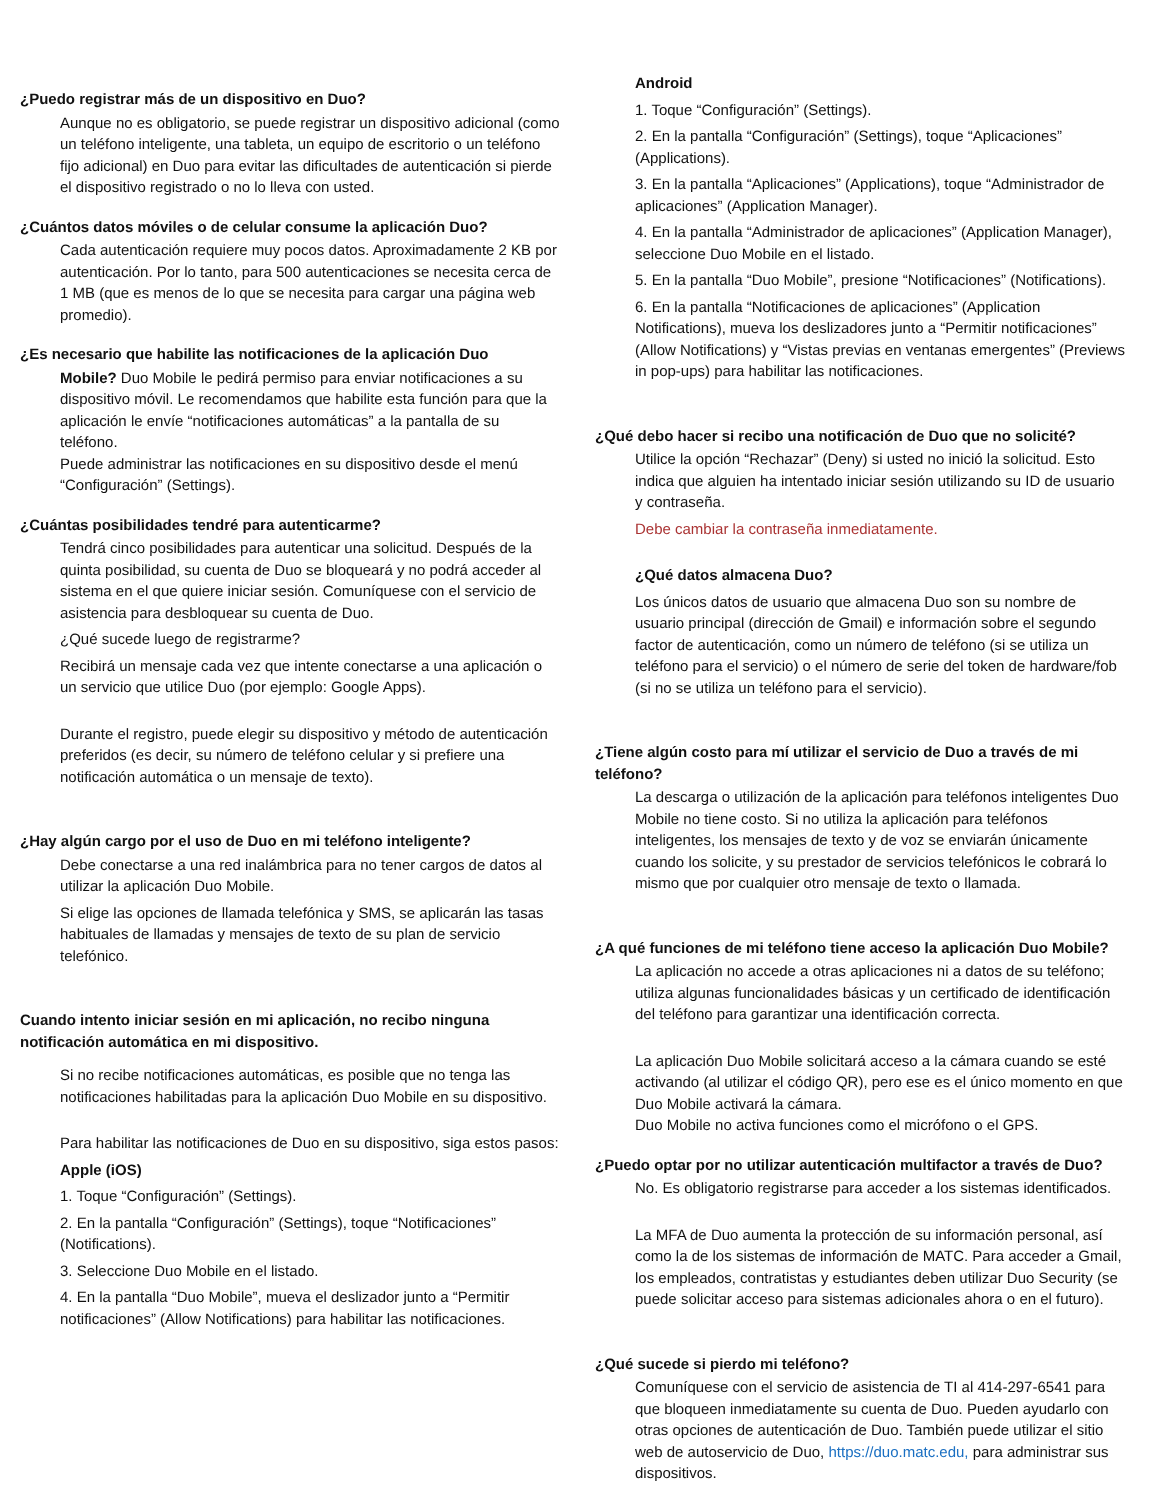¿Puedo registrar más de un dispositivo en Duo?
Aunque no es obligatorio, se puede registrar un dispositivo adicional (como un teléfono inteligente, una tableta, un equipo de escritorio o un teléfono fijo adicional) en Duo para evitar las dificultades de autenticación si pierde el dispositivo registrado o no lo lleva con usted.
¿Cuántos datos móviles o de celular consume la aplicación Duo?
Cada autenticación requiere muy pocos datos. Aproximadamente 2 KB por autenticación. Por lo tanto, para 500 autenticaciones se necesita cerca de 1 MB (que es menos de lo que se necesita para cargar una página web promedio).
¿Es necesario que habilite las notificaciones de la aplicación Duo
Mobile? Duo Mobile le pedirá permiso para enviar notificaciones a su dispositivo móvil. Le recomendamos que habilite esta función para que la aplicación le envíe “notificaciones automáticas” a la pantalla de su teléfono.
Puede administrar las notificaciones en su dispositivo desde el menú “Configuración” (Settings).
¿Cuántas posibilidades tendré para autenticarme?
Tendrá cinco posibilidades para autenticar una solicitud. Después de la quinta posibilidad, su cuenta de Duo se bloqueará y no podrá acceder al sistema en el que quiere iniciar sesión. Comuníquese con el servicio de asistencia para desbloquear su cuenta de Duo.
¿Qué sucede luego de registrarme?
Recibirá un mensaje cada vez que intente conectarse a una aplicación o un servicio que utilice Duo (por ejemplo: Google Apps).
Durante el registro, puede elegir su dispositivo y método de autenticación preferidos (es decir, su número de teléfono celular y si prefiere una notificación automática o un mensaje de texto).
¿Hay algún cargo por el uso de Duo en mi teléfono inteligente?
Debe conectarse a una red inalámbrica para no tener cargos de datos al utilizar la aplicación Duo Mobile.
Si elige las opciones de llamada telefónica y SMS, se aplicarán las tasas habituales de llamadas y mensajes de texto de su plan de servicio telefónico.
Cuando intento iniciar sesión en mi aplicación, no recibo ninguna notificación automática en mi dispositivo.
Si no recibe notificaciones automáticas, es posible que no tenga las notificaciones habilitadas para la aplicación Duo Mobile en su dispositivo.
Para habilitar las notificaciones de Duo en su dispositivo, siga estos pasos:
Apple (iOS)
1. Toque “Configuración” (Settings).
2. En la pantalla “Configuración” (Settings), toque “Notificaciones” (Notifications).
3. Seleccione Duo Mobile en el listado.
4. En la pantalla “Duo Mobile”, mueva el deslizador junto a “Permitir notificaciones” (Allow Notifications) para habilitar las notificaciones.
Android
1. Toque “Configuración” (Settings).
2. En la pantalla “Configuración” (Settings), toque “Aplicaciones” (Applications).
3. En la pantalla “Aplicaciones” (Applications), toque “Administrador de aplicaciones” (Application Manager).
4. En la pantalla “Administrador de aplicaciones” (Application Manager), seleccione Duo Mobile en el listado.
5. En la pantalla “Duo Mobile”, presione “Notificaciones” (Notifications).
6. En la pantalla “Notificaciones de aplicaciones” (Application Notifications), mueva los deslizadores junto a “Permitir notificaciones” (Allow Notifications) y “Vistas previas en ventanas emergentes” (Previews in pop-ups) para habilitar las notificaciones.
¿Qué debo hacer si recibo una notificación de Duo que no solicité?
Utilice la opción “Rechazar” (Deny) si usted no inició la solicitud. Esto indica que alguien ha intentado iniciar sesión utilizando su ID de usuario y contraseña.
Debe cambiar la contraseña inmediatamente.
¿Qué datos almacena Duo?
Los únicos datos de usuario que almacena Duo son su nombre de usuario principal (dirección de Gmail) e información sobre el segundo factor de autenticación, como un número de teléfono (si se utiliza un teléfono para el servicio) o el número de serie del token de hardware/fob (si no se utiliza un teléfono para el servicio).
¿Tiene algún costo para mí utilizar el servicio de Duo a través de mi teléfono?
La descarga o utilización de la aplicación para teléfonos inteligentes Duo Mobile no tiene costo. Si no utiliza la aplicación para teléfonos inteligentes, los mensajes de texto y de voz se enviarán únicamente cuando los solicite, y su prestador de servicios telefónicos le cobrará lo mismo que por cualquier otro mensaje de texto o llamada.
¿A qué funciones de mi teléfono tiene acceso la aplicación Duo Mobile?
La aplicación no accede a otras aplicaciones ni a datos de su teléfono; utiliza algunas funcionalidades básicas y un certificado de identificación del teléfono para garantizar una identificación correcta.
La aplicación Duo Mobile solicitará acceso a la cámara cuando se esté activando (al utilizar el código QR), pero ese es el único momento en que Duo Mobile activará la cámara.
Duo Mobile no activa funciones como el micrófono o el GPS.
¿Puedo optar por no utilizar autenticación multifactor a través de Duo?
No. Es obligatorio registrarse para acceder a los sistemas identificados.
La MFA de Duo aumenta la protección de su información personal, así como la de los sistemas de información de MATC. Para acceder a Gmail, los empleados, contratistas y estudiantes deben utilizar Duo Security (se puede solicitar acceso para sistemas adicionales ahora o en el futuro).
¿Qué sucede si pierdo mi teléfono?
Comuníquese con el servicio de asistencia de TI al 414-297-6541 para que bloqueen inmediatamente su cuenta de Duo. Pueden ayudarlo con otras opciones de autenticación de Duo. También puede utilizar el sitio web de autoservicio de Duo, https://duo.matc.edu, para administrar sus dispositivos.